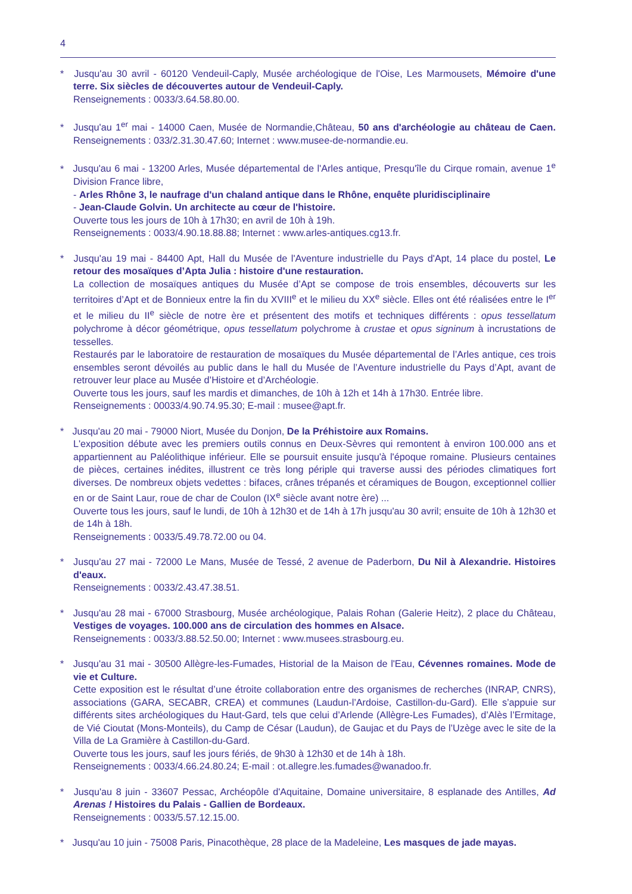4
* Jusqu'au 30 avril - 60120 Vendeuil-Caply, Musée archéologique de l'Oise, Les Marmousets, Mémoire d'une terre. Six siècles de découvertes autour de Vendeuil-Caply.
Renseignements : 0033/3.64.58.80.00.
* Jusqu'au 1<sup>er</sup> mai - 14000 Caen, Musée de Normandie,Château, 50 ans d'archéologie au château de Caen. Renseignements : 033/2.31.30.47.60; Internet : www.musee-de-normandie.eu.
* Jusqu'au 6 mai - 13200 Arles, Musée départemental de l'Arles antique, Presqu'île du Cirque romain, avenue 1<sup>e</sup> Division France libre,
- Arles Rhône 3, le naufrage d'un chaland antique dans le Rhône, enquête pluridisciplinaire
- Jean-Claude Golvin. Un architecte au cœur de l'histoire.
Ouverte tous les jours de 10h à 17h30; en avril de 10h à 19h.
Renseignements : 0033/4.90.18.88.88; Internet : www.arles-antiques.cg13.fr.
* Jusqu'au 19 mai - 84400 Apt, Hall du Musée de l'Aventure industrielle du Pays d'Apt, 14 place du postel, Le retour des mosaïques d’Apta Julia : histoire d'une restauration.
La collection de mosaïques antiques du Musée d’Apt se compose de trois ensembles, découverts sur les territoires d’Apt et de Bonnieux entre la fin du XVIII<sup>e</sup> et le milieu du XX<sup>e</sup> siècle. Elles ont été réalisées entre le I<sup>er</sup> et le milieu du II<sup>e</sup> siècle de notre ère et présentent des motifs et techniques différents : opus tessellatum polychrome à décor géométrique, opus tessellatum polychrome à crustae et opus signinum à incrustations de tesselles.
Restaurés par le laboratoire de restauration de mosaïques du Musée départemental de l’Arles antique, ces trois ensembles seront dévoilés au public dans le hall du Musée de l’Aventure industrielle du Pays d’Apt, avant de retrouver leur place au Musée d’Histoire et d’Archéologie.
Ouverte tous les jours, sauf les mardis et dimanches, de 10h à 12h et 14h à 17h30. Entrée libre.
Renseignements : 00033/4.90.74.95.30; E-mail : musee@apt.fr.
* Jusqu'au 20 mai - 79000 Niort, Musée du Donjon, De la Préhistoire aux Romains.
L'exposition débute avec les premiers outils connus en Deux-Sèvres qui remontent à environ 100.000 ans et appartiennent au Paléolithique inférieur. Elle se poursuit ensuite jusqu'à l'époque romaine. Plusieurs centaines de pièces, certaines inédites, illustrent ce très long périple qui traverse aussi des périodes climatiques fort diverses. De nombreux objets vedettes : bifaces, crânes trépanés et céramiques de Bougon, exceptionnel collier en or de Saint Laur, roue de char de Coulon (IX<sup>e</sup> siècle avant notre ère) ...
Ouverte tous les jours, sauf le lundi, de 10h à 12h30 et de 14h à 17h jusqu'au 30 avril; ensuite de 10h à 12h30 et de 14h à 18h.
Renseignements : 0033/5.49.78.72.00 ou 04.
* Jusqu'au 27 mai - 72000 Le Mans, Musée de Tessé, 2 avenue de Paderborn, Du Nil à Alexandrie. Histoires d'eaux.
Renseignements : 0033/2.43.47.38.51.
* Jusqu'au 28 mai - 67000 Strasbourg, Musée archéologique, Palais Rohan (Galerie Heitz), 2 place du Château, Vestiges de voyages. 100.000 ans de circulation des hommes en Alsace.
Renseignements : 0033/3.88.52.50.00; Internet : www.musees.strasbourg.eu.
* Jusqu'au 31 mai - 30500 Allègre-les-Fumades, Historial de la Maison de l'Eau, Cévennes romaines. Mode de vie et Culture.
Cette exposition est le résultat d’une étroite collaboration entre des organismes de recherches (INRAP, CNRS), associations (GARA, SECABR, CREA) et communes (Laudun-l’Ardoise, Castillon-du-Gard). Elle s’appuie sur différents sites archéologiques du Haut-Gard, tels que celui d’Arlende (Allègre-Les Fumades), d’Alès l’Ermitage, de Vié Cioutat (Mons-Monteils), du Camp de César (Laudun), de Gaujac et du Pays de l’Uzège avec le site de la Villa de La Gramière à Castillon-du-Gard.
Ouverte tous les jours, sauf les jours fériés, de 9h30 à 12h30 et de 14h à 18h.
Renseignements : 0033/4.66.24.80.24; E-mail : ot.allegre.les.fumades@wanadoo.fr.
* Jusqu'au 8 juin - 33607 Pessac, Archéopôle d'Aquitaine, Domaine universitaire, 8 esplanade des Antilles, Ad Arenas ! Histoires du Palais - Gallien de Bordeaux.
Renseignements : 0033/5.57.12.15.00.
* Jusqu'au 10 juin - 75008 Paris, Pinacothèque, 28 place de la Madeleine, Les masques de jade mayas.